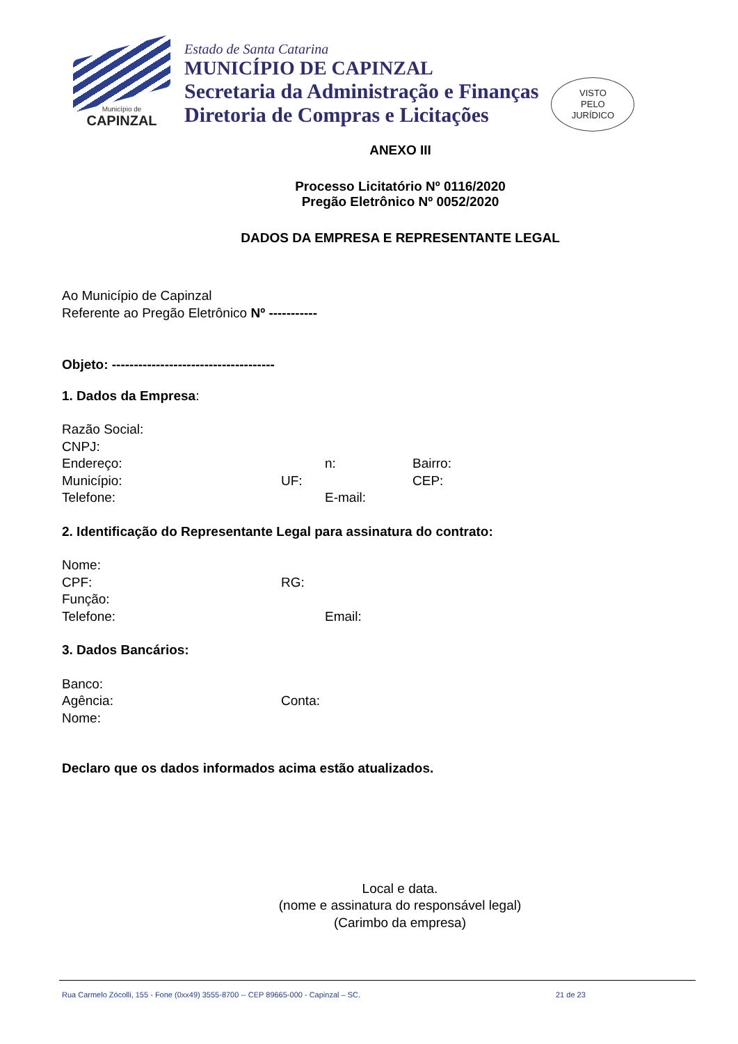Município de
CAPINZAL
Estado de Santa Catarina
MUNICÍPIO DE CAPINZAL
Secretaria da Administração e Finanças
Diretoria de Compras e Licitações
VISTO
PELO
JURÍDICO
ANEXO III
Processo Licitatório Nº 0116/2020
Pregão Eletrônico Nº 0052/2020
DADOS DA EMPRESA E REPRESENTANTE LEGAL
Ao Município de Capinzal
Referente ao Pregão Eletrônico Nº -----------
Objeto: -------------------------------------
1. Dados da Empresa:
Razão Social:
CNPJ:
Endereço: n: Bairro:
Município: UF: CEP:
Telefone: E-mail:
2. Identificação do Representante Legal para assinatura do contrato:
Nome:
CPF: RG:
Função:
Telefone: Email:
3. Dados Bancários:
Banco:
Agência: Conta:
Nome:
Declaro que os dados informados acima estão atualizados.
Local e data.
(nome e assinatura do responsável legal)
(Carimbo da empresa)
Rua Carmelo Zócolli, 155 - Fone (0xx49) 3555-8700 -- CEP 89665-000 - Capinzal – SC. 21 de 23